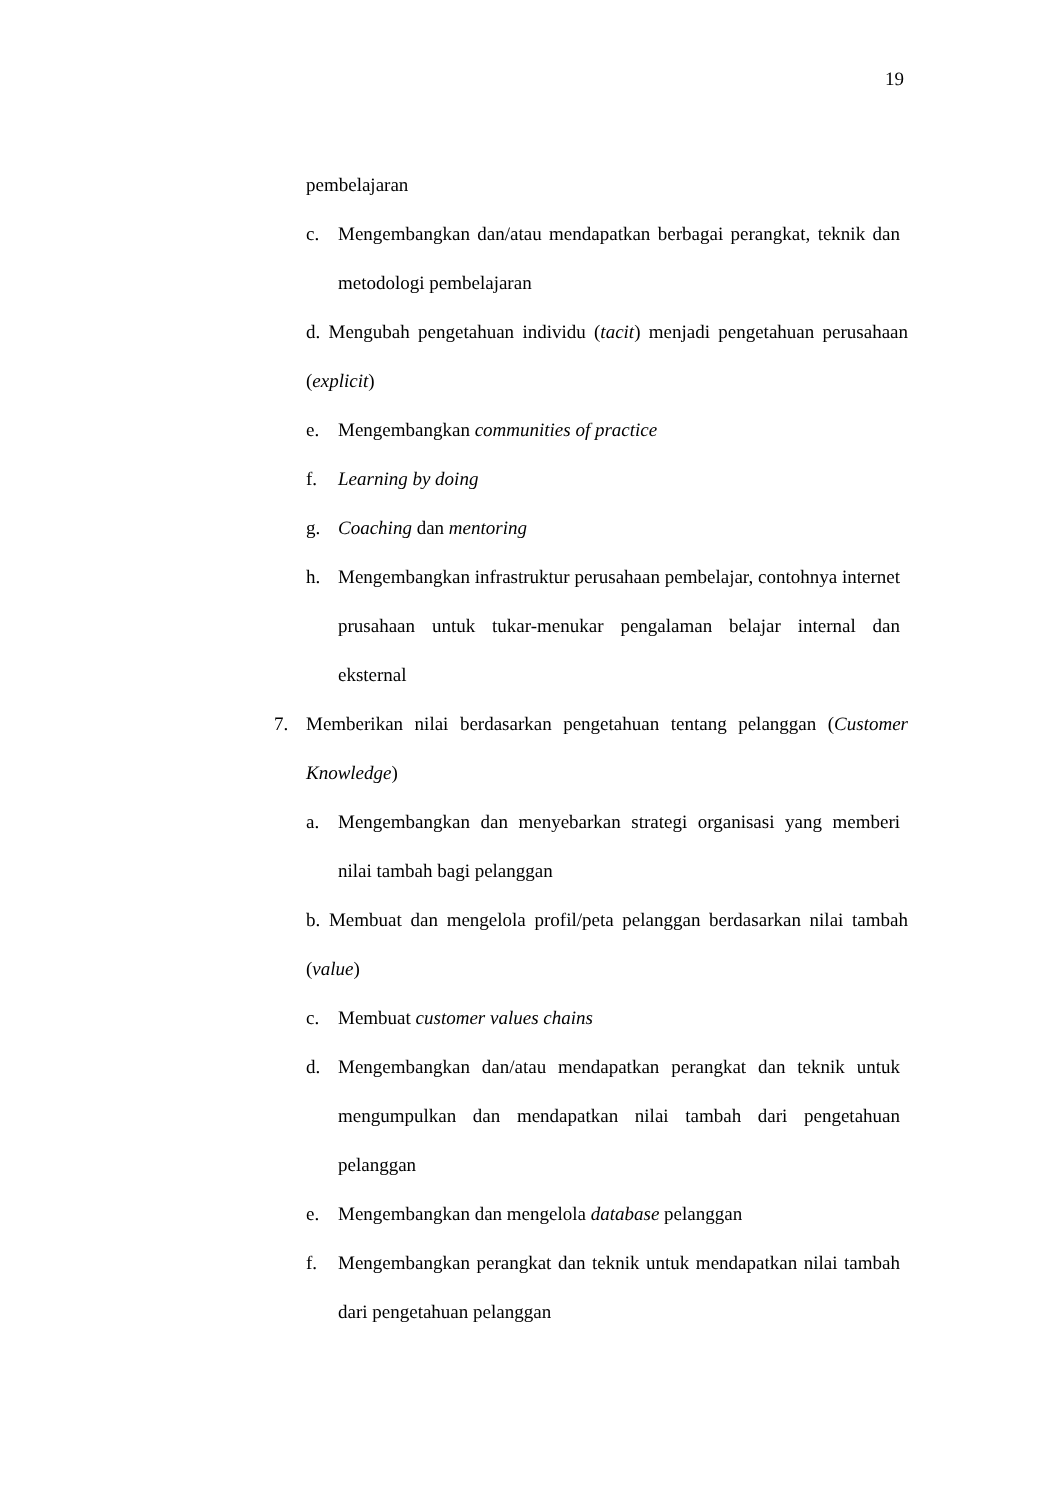19
pembelajaran
c. Mengembangkan dan/atau mendapatkan berbagai perangkat, teknik dan metodologi pembelajaran
d. Mengubah pengetahuan individu (tacit) menjadi pengetahuan perusahaan (explicit)
e. Mengembangkan communities of practice
f. Learning by doing
g. Coaching dan mentoring
h. Mengembangkan infrastruktur perusahaan pembelajar, contohnya internet prusahaan untuk tukar-menukar pengalaman belajar internal dan eksternal
7. Memberikan nilai berdasarkan pengetahuan tentang pelanggan (Customer Knowledge)
a. Mengembangkan dan menyebarkan strategi organisasi yang memberi nilai tambah bagi pelanggan
b. Membuat dan mengelola profil/peta pelanggan berdasarkan nilai tambah (value)
c. Membuat customer values chains
d. Mengembangkan dan/atau mendapatkan perangkat dan teknik untuk mengumpulkan dan mendapatkan nilai tambah dari pengetahuan pelanggan
e. Mengembangkan dan mengelola database pelanggan
f. Mengembangkan perangkat dan teknik untuk mendapatkan nilai tambah dari pengetahuan pelanggan